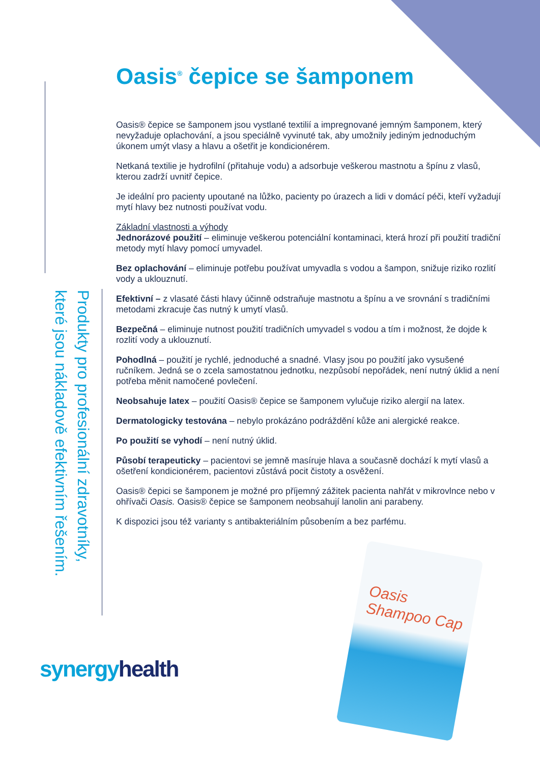Produkty pro profesionální zdravotníky, které jsou nákladově efektivním řešením.
Oasis<sup>®</sup> čepice se šamponem
Oasis® čepice se šamponem jsou vystlané textilií a impregnované jemným šamponem, který nevyžaduje oplachování, a jsou speciálně vyvinuté tak, aby umožnily jediným jednoduchým úkonem umýt vlasy a hlavu a ošetřit je kondicionérem.
Netkaná textilie je hydrofilní (přitahuje vodu) a adsorbuje veškerou mastnotu a špínu z vlasů, kterou zadrží uvnitř čepice.
Je ideální pro pacienty upoutané na lůžko, pacienty po úrazech a lidi v domácí péči, kteří vyžadují mytí hlavy bez nutnosti používat vodu.
Základní vlastnosti a výhody
Jednorázové použití – eliminuje veškerou potenciální kontaminaci, která hrozí při použití tradiční metody mytí hlavy pomocí umyvadel.
Bez oplachování – eliminuje potřebu používat umyvadla s vodou a šampon, snižuje riziko rozlití vody a uklouznutí.
Efektivní – z vlasaté části hlavy účinně odstraňuje mastnotu a špínu a ve srovnání s tradičními metodami zkracuje čas nutný k umytí vlasů.
Bezpečná – eliminuje nutnost použití tradičních umyvadel s vodou a tím i možnost, že dojde k rozlití vody a uklouznutí.
Pohodlná – použití je rychlé, jednoduché a snadné. Vlasy jsou po použití jako vysušené ručníkem. Jedná se o zcela samostatnou jednotku, nezpůsobí nepořádek, není nutný úklid a není potřeba měnit namočené povlečení.
Neobsahuje latex – použití Oasis® čepice se šamponem vylučuje riziko alergií na latex.
Dermatologicky testována – nebylo prokázáno podráždění kůže ani alergické reakce.
Po použití se vyhodí – není nutný úklid.
Působí terapeuticky – pacientovi se jemně masíruje hlava a současně dochází k mytí vlasů a ošetření kondicionérem, pacientovi zůstává pocit čistoty a osvěžení.
Oasis® čepici se šamponem je možné pro příjemný zážitek pacienta nahřát v mikrovlnce nebo v ohřívači Oasis. Oasis® čepice se šamponem neobsahují lanolin ani parabeny.
K dispozici jsou též varianty s antibakteriálním působením a bez parfému.
synergy health
Oasis Shampoo Cap